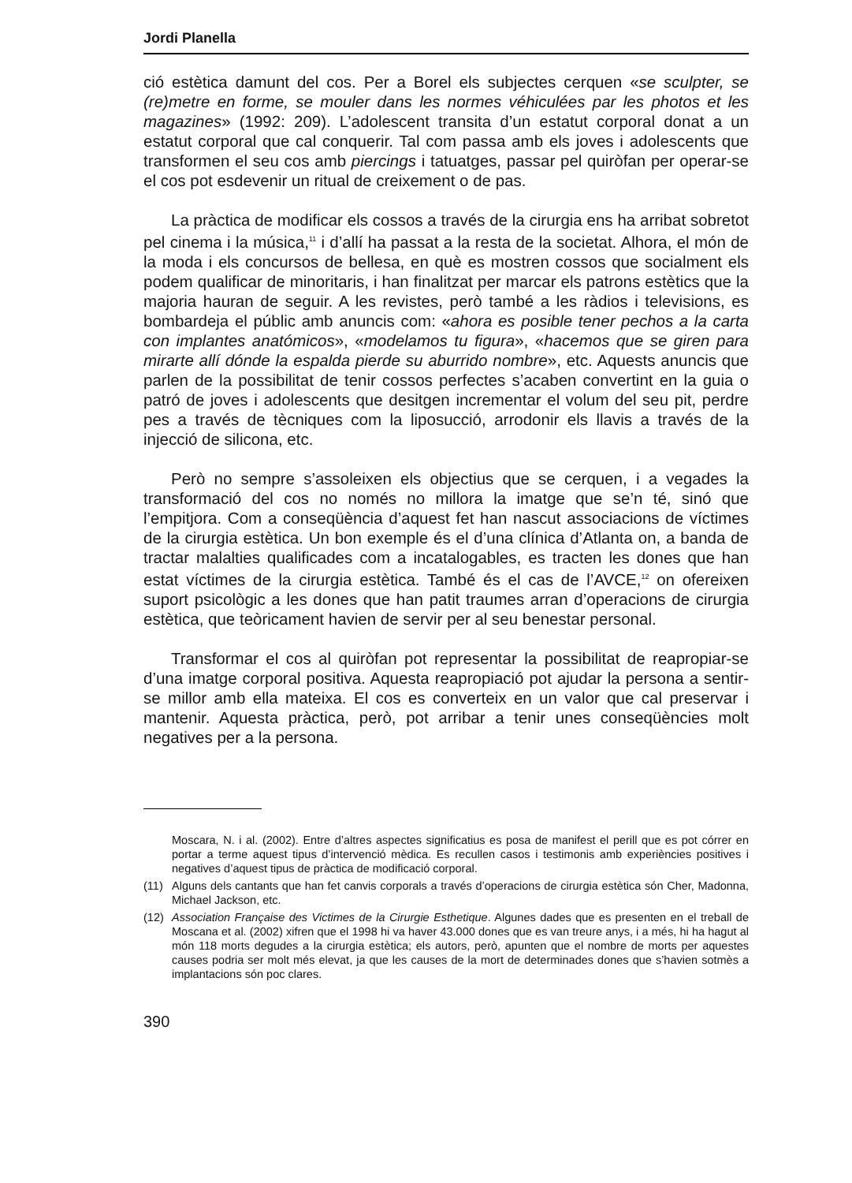Jordi Planella
ció estètica damunt del cos. Per a Borel els subjectes cerquen «se sculpter, se (re)metre en forme, se mouler dans les normes véhiculées par les photos et les magazines» (1992: 209). L’adolescent transita d’un estatut corporal donat a un estatut corporal que cal conquerir. Tal com passa amb els joves i adolescents que transformen el seu cos amb piercings i tatuatges, passar pel quiròfan per operar-se el cos pot esdevenir un ritual de creixement o de pas.
La pràctica de modificar els cossos a través de la cirurgia ens ha arribat sobretot pel cinema i la música,<sup>11</sup> i d’allí ha passat a la resta de la societat. Alhora, el món de la moda i els concursos de bellesa, en què es mostren cossos que socialment els podem qualificar de minoritaris, i han finalitzat per marcar els patrons estètics que la majoria hauran de seguir. A les revistes, però també a les ràdios i televisions, es bombardeja el públic amb anuncis com: «ahora es posible tener pechos a la carta con implantes anatómicos», «modelamos tu figura», «hacemos que se giren para mirarte allí dónde la espalda pierde su aburrido nombre», etc. Aquests anuncis que parlen de la possibilitat de tenir cossos perfectes s’acaben convertint en la guia o patró de joves i adolescents que desitgen incrementar el volum del seu pit, perdre pes a través de tècniques com la liposucció, arrodonir els llavis a través de la injecció de silicona, etc.
Però no sempre s’assoleixen els objectius que se cerquen, i a vegades la transformació del cos no només no millora la imatge que se’n té, sinó que l’empitjora. Com a conseqüència d’aquest fet han nascut associacions de víctimes de la cirurgia estètica. Un bon exemple és el d’una clínica d’Atlanta on, a banda de tractar malalties qualificades com a incatalogables, es tracten les dones que han estat víctimes de la cirurgia estètica. També és el cas de l’AVCE,<sup>12</sup> on ofereixen suport psicològic a les dones que han patit traumes arran d’operacions de cirurgia estètica, que teòricament havien de servir per al seu benestar personal.
Transformar el cos al quiròfan pot representar la possibilitat de reapropiar-se d’una imatge corporal positiva. Aquesta reapropiació pot ajudar la persona a sentir-se millor amb ella mateixa. El cos es converteix en un valor que cal preservar i mantenir. Aquesta pràctica, però, pot arribar a tenir unes conseqüències molt negatives per a la persona.
Moscara, N. i al. (2002). Entre d’altres aspectes significatius es posa de manifest el perill que es pot córrer en portar a terme aquest tipus d’intervenció mèdica. Es recullen casos i testimonis amb experiències positives i negatives d’aquest tipus de pràctica de modificació corporal.
(11) Alguns dels cantants que han fet canvis corporals a través d’operacions de cirurgia estètica són Cher, Madonna, Michael Jackson, etc.
(12) Association Française des Victimes de la Cirurgie Esthetique. Algunes dades que es presenten en el treball de Moscana et al. (2002) xifren que el 1998 hi va haver 43.000 dones que es van treure anys, i a més, hi ha hagut al món 118 morts degudes a la cirurgia estètica; els autors, però, apunten que el nombre de morts per aquestes causes podria ser molt més elevat, ja que les causes de la mort de determinades dones que s’havien sotmès a implantacions són poc clares.
390